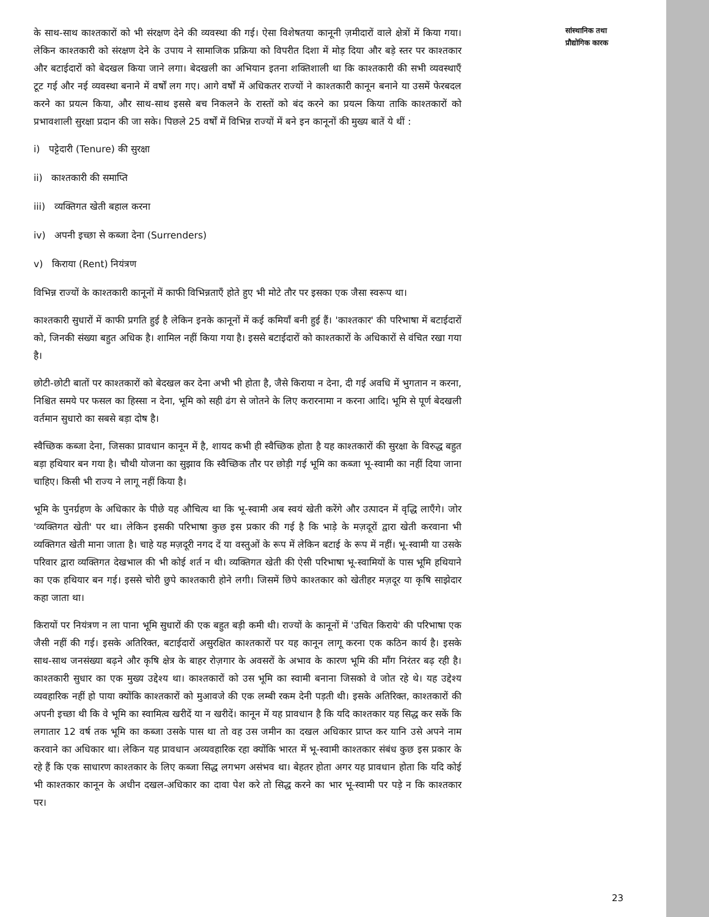के साथ-साथ काश्तकारों को भी संरक्षण देने की व्यवस्था की गई। ऐसा विशेषतया कानूनी ज़मीदारों वाले क्षेत्रों में किया गया। लेकिन काश्तकारी को संरक्षण देने के उपाय ने सामाजिक प्रक्रिया को विपरीत दिशा में मोड़ दिया और बड़े स्तर पर काश्तकार और बटाईदारों को बेदखल किया जाने लगा। बेदखली का अभियान इतना शक्तिशाली था कि काश्तकारी की सभी व्यवस्थाएँ टूट गई और नई व्यवस्था बनाने में वर्षों लग गए। आगे वर्षों में अधिकतर राज्यों ने काश्तकारी कानून बनाने या उसमें फेरबदल करने का प्रयत्न किया, और साथ-साथ इससे बच निकलने के रास्तों को बंद करने का प्रयत्न किया ताकि काश्तकारों को प्रभावशाली सुरक्षा प्रदान की जा सके। पिछले 25 वर्षों में विभिन्न राज्यों में बने इन कानूनों की मुख्य बातें ये थीं :
i) पट्टेदारी (Tenure) की सुरक्षा
ii) काश्तकारी की समाप्ति
iii) व्यक्तिगत खेती बहाल करना
iv) अपनी इच्छा से कब्जा देना (Surrenders)
v) किराया (Rent) नियंत्रण
विभिन्न राज्यों के काश्तकारी कानूनों में काफी विभिन्नताएँ होते हुए भी मोटे तौर पर इसका एक जैसा स्वरूप था।
काश्तकारी सुधारों में काफी प्रगति हुई है लेकिन इनके कानूनों में कई कमियाँ बनी हुई हैं। 'काश्तकार' की परिभाषा में बटाईदारों को, जिनकी संख्या बहुत अधिक है। शामिल नहीं किया गया है। इससे बटाईदारों को काश्तकारों के अधिकारों से वंचित रखा गया है।
छोटी-छोटी बातों पर काश्तकारों को बेदखल कर देना अभी भी होता है, जैसे किराया न देना, दी गई अवधि में भुगतान न करना, निश्चित समये पर फसल का हिस्सा न देना, भूमि को सही ढंग से जोतने के लिए करारनामा न करना आदि। भूमि से पूर्ण बेदखली वर्तमान सुधारो का सबसे बड़ा दोष है।
स्वैच्छिक कब्जा देना, जिसका प्रावधान कानून में है, शायद कभी ही स्वैच्छिक होता है यह काश्तकारों की सुरक्षा के विरुद्ध बहुत बड़ा हथियार बन गया है। चौथी योजना का सुझाव कि स्वैच्छिक तौर पर छोड़ी गई भूमि का कब्जा भू-स्वामी का नहीं दिया जाना चाहिए। किसी भी राज्य ने लागू नहीं किया है।
भूमि के पुनर्ग्रहण के अधिकार के पीछे यह औचित्य था कि भू-स्वामी अब स्वयं खेती करेंगे और उत्पादन में वृद्धि लाएँगे। जोर 'व्यक्तिगत खेती' पर था। लेकिन इसकी परिभाषा कुछ इस प्रकार की गई है कि भाड़े के मज़दूरों द्वारा खेती करवाना भी व्यक्तिगत खेती माना जाता है। चाहे यह मज़दूरी नगद दें या वस्तुओं के रूप में लेकिन बटाई के रूप में नहीं। भू-स्वामी या उसके परिवार द्वारा व्यक्तिगत देखभाल की भी कोई शर्त न थी। व्यक्तिगत खेती की ऐसी परिभाषा भू-स्वामियों के पास भूमि हथियाने का एक हथियार बन गई। इससे चोरी छुपे काश्तकारी होने लगी। जिसमें छिपे काश्तकार को खेतीहर मज़दूर या कृषि साझेदार कहा जाता था।
किरायों पर नियंत्रण न ला पाना भूमि सुधारों की एक बहुत बड़ी कमी थी। राज्यों के कानूनों में 'उचित किराये' की परिभाषा एक जैसी नहीं की गई। इसके अतिरिक्त, बटाईदारों असुरक्षित काश्तकारों पर यह कानून लागू करना एक कठिन कार्य है। इसके साथ-साथ जनसंख्या बढ़ने और कृषि क्षेत्र के बाहर रोज़गार के अवसरों के अभाव के कारण भूमि की माँग निरंतर बढ़ रही है। काश्तकारी सुधार का एक मुख्य उद्देश्य था। काश्तकारों को उस भूमि का स्वामी बनाना जिसको वे जोत रहे थे। यह उद्देश्य व्यवहारिक नहीं हो पाया क्योंकि काश्तकारों को मुआवजे की एक लम्बी रकम देनी पड़ती थी। इसके अतिरिक्त, काश्तकारों की अपनी इच्छा थी कि वे भूमि का स्वामित्व खरीदें या न खरीदें। कानून में यह प्रावधान है कि यदि काश्तकार यह सिद्ध कर सकें कि लगातार 12 वर्ष तक भूमि का कब्जा उसके पास था तो वह उस जमीन का दखल अधिकार प्राप्त कर यानि उसे अपने नाम करवाने का अधिकार था। लेकिन यह प्रावधान अव्यवहारिक रहा क्योंकि भारत में भू-स्वामी काश्तकार संबंध कुछ इस प्रकार के रहे हैं कि एक साधारण काश्तकार के लिए कब्जा सिद्ध लगभग असंभव था। बेहतर होता अगर यह प्रावधान होता कि यदि कोई भी काश्तकार कानून के अधीन दखल-अधिकार का दावा पेश करे तो सिद्ध करने का भार भू-स्वामी पर पड़े न कि काश्तकार पर।
सांस्थानिक तथा
प्रौद्योगिक कारक
23